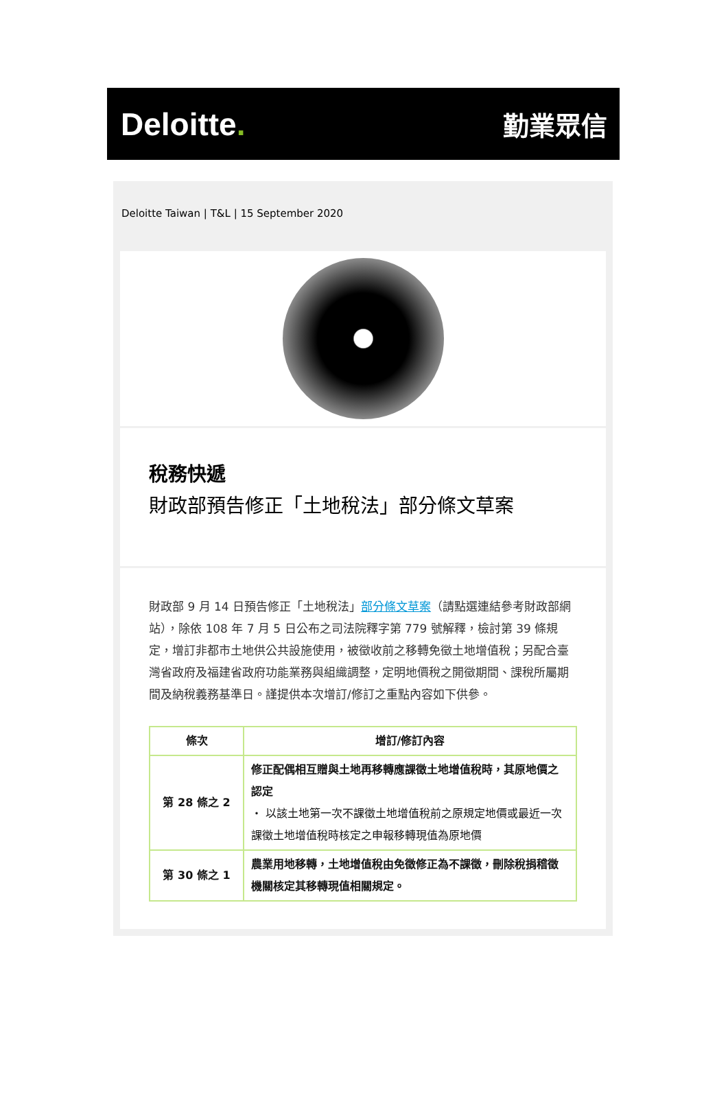Deloitte.
勤業眾信
Deloitte Taiwan | T&L | 15 September 2020
稅務快遞
財政部預告修正「土地稅法」部分條文草案
財政部 9 月 14 日預告修正「土地稅法」部分條文草案（請點選連結參考財政部網站），除依 108 年 7 月 5 日公布之司法院釋字第 779 號解釋，檢討第 39 條規定，增訂非都市土地供公共設施使用，被徵收前之移轉免徵土地增值稅；另配合臺灣省政府及福建省政府功能業務與組織調整，定明地價稅之開徵期間、課稅所屬期間及納稅義務基準日。謹提供本次增訂/修訂之重點內容如下供參。
| 條次 | 增訂/修訂內容 |
| --- | --- |
| 第 28 條之 2 | 修正配偶相互贈與土地再移轉應課徵土地增值稅時，其原地價之認定 ・ 以該土地第一次不課徵土地增值稅前之原規定地價或最近一次課徵土地增值稅時核定之申報移轉現值為原地價 |
| 第 30 條之 1 | 農業用地移轉，土地增值稅由免徵修正為不課徵，刪除稅捐稽徵機關核定其移轉現值相關規定。 |